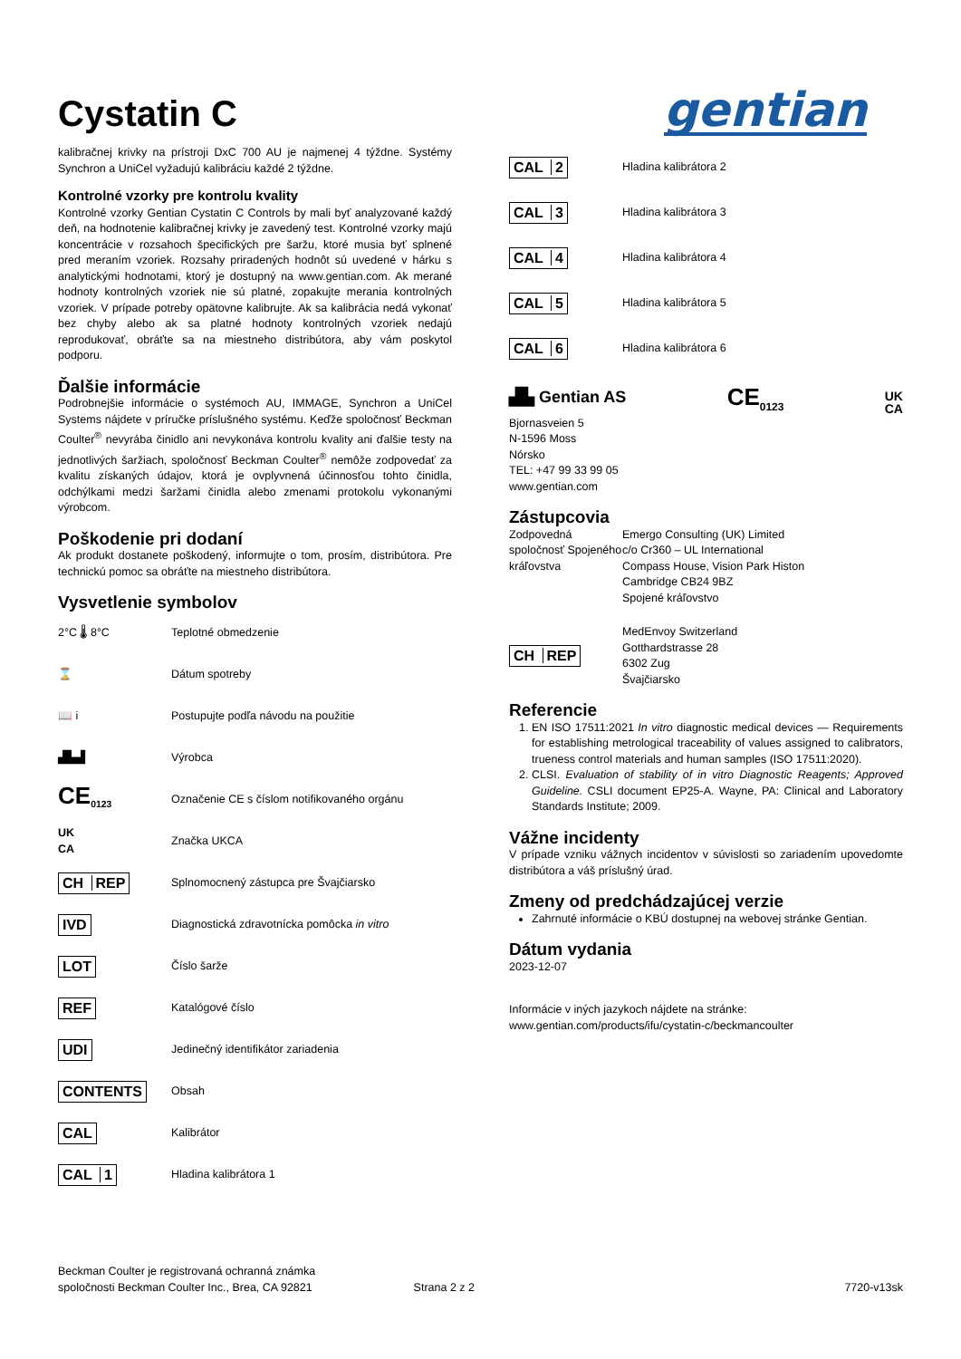Cystatin C
gentian
kalibračnej krivky na prístroji DxC 700 AU je najmenej 4 týždne. Systémy Synchron a UniCel vyžadujú kalibráciu každé 2 týždne.
Kontrolné vzorky pre kontrolu kvality
Kontrolné vzorky Gentian Cystatin C Controls by mali byť analyzované každý deň, na hodnotenie kalibračnej krivky je zavedený test. Kontrolné vzorky majú koncentrácie v rozsahoch špecifických pre šaržu, ktoré musia byť splnené pred meraním vzoriek. Rozsahy priradených hodnôt sú uvedené v hárku s analytickými hodnotami, ktorý je dostupný na www.gentian.com. Ak merané hodnoty kontrolných vzoriek nie sú platné, zopakujte merania kontrolných vzoriek. V prípade potreby opätovne kalibrujte. Ak sa kalibrácia nedá vykonať bez chyby alebo ak sa platné hodnoty kontrolných vzoriek nedajú reprodukovať, obráťte sa na miestneho distribútora, aby vám poskytol podporu.
Ďalšie informácie
Podrobnejšie informácie o systémoch AU, IMMAGE, Synchron a UniCel Systems nájdete v príručke príslušného systému. Keďže spoločnosť Beckman Coulter<sup>®</sup> nevyrába činidlo ani nevykonáva kontrolu kvality ani ďalšie testy na jednotlivých šaržiach, spoločnosť Beckman Coulter<sup>®</sup> nemôže zodpovedať za kvalitu získaných údajov, ktorá je ovplyvnená účinnosťou tohto činidla, odchýlkami medzi šaržami činidla alebo zmenami protokolu vykonanými výrobcom.
Poškodenie pri dodaní
Ak produkt dostanete poškodený, informujte o tom, prosím, distribútora. Pre technickú pomoc sa obráťte na miestneho distribútora.
Vysvetlenie symbolov
| 2°C 🌡 8°C | Teplotné obmedzenie |
| ⌛ | Dátum spotreby |
| 📖 i | Postupujte podľa návodu na použitie |
| ▟▙▟ | Výrobca |
| CE<sub>0123</sub> | Označenie CE s číslom notifikovaného orgánu |
| UK CA | Značka UKCA |
| CH REP | Splnomocnený zástupca pre Švajčiarsko |
| IVD | Diagnostická zdravotnícka pomôcka in vitro |
| LOT | Číslo šarže |
| REF | Katalógové číslo |
| UDI | Jedinečný identifikátor zariadenia |
| CONTENTS | Obsah |
| CAL | Kalibrátor |
| CAL 1 | Hladina kalibrátora 1 |
| CAL 2 | Hladina kalibrátora 2 |
| CAL 3 | Hladina kalibrátora 3 |
| CAL 4 | Hladina kalibrátora 4 |
| CAL 5 | Hladina kalibrátora 5 |
| CAL 6 | Hladina kalibrátora 6 |
▟▙ Gentian AS CE<sub>0123</sub> UK
CA
Bjornasveien 5
N-1596 Moss
Nórsko
TEL: +47 99 33 99 05
www.gentian.com
Zástupcovia
| Zodpovedná spoločnosť Spojeného kráľovstva | Emergo Consulting (UK) Limited c/o Cr360 – UL International Compass House, Vision Park Histon Cambridge CB24 9BZ Spojené kráľovstvo |
| CH REP | MedEnvoy Switzerland Gotthardstrasse 28 6302 Zug Švajčiarsko |
Referencie
1. EN ISO 17511:2021 In vitro diagnostic medical devices — Requirements for establishing metrological traceability of values assigned to calibrators, trueness control materials and human samples (ISO 17511:2020).
2. CLSI. Evaluation of stability of in vitro Diagnostic Reagents; Approved Guideline. CSLI document EP25-A. Wayne, PA: Clinical and Laboratory Standards Institute; 2009.
Vážne incidenty
V prípade vzniku vážnych incidentov v súvislosti so zariadením upovedomte distribútora a váš príslušný úrad.
Zmeny od predchádzajúcej verzie
Zahrnuté informácie o KBÚ dostupnej na webovej stránke Gentian.
Dátum vydania
2023-12-07
Informácie v iných jazykoch nájdete na stránke:
www.gentian.com/products/ifu/cystatin-c/beckmancoulter
Beckman Coulter je registrovaná ochranná známka
spoločnosti Beckman Coulter Inc., Brea, CA 92821 Strana 2 z 2 7720-v13sk